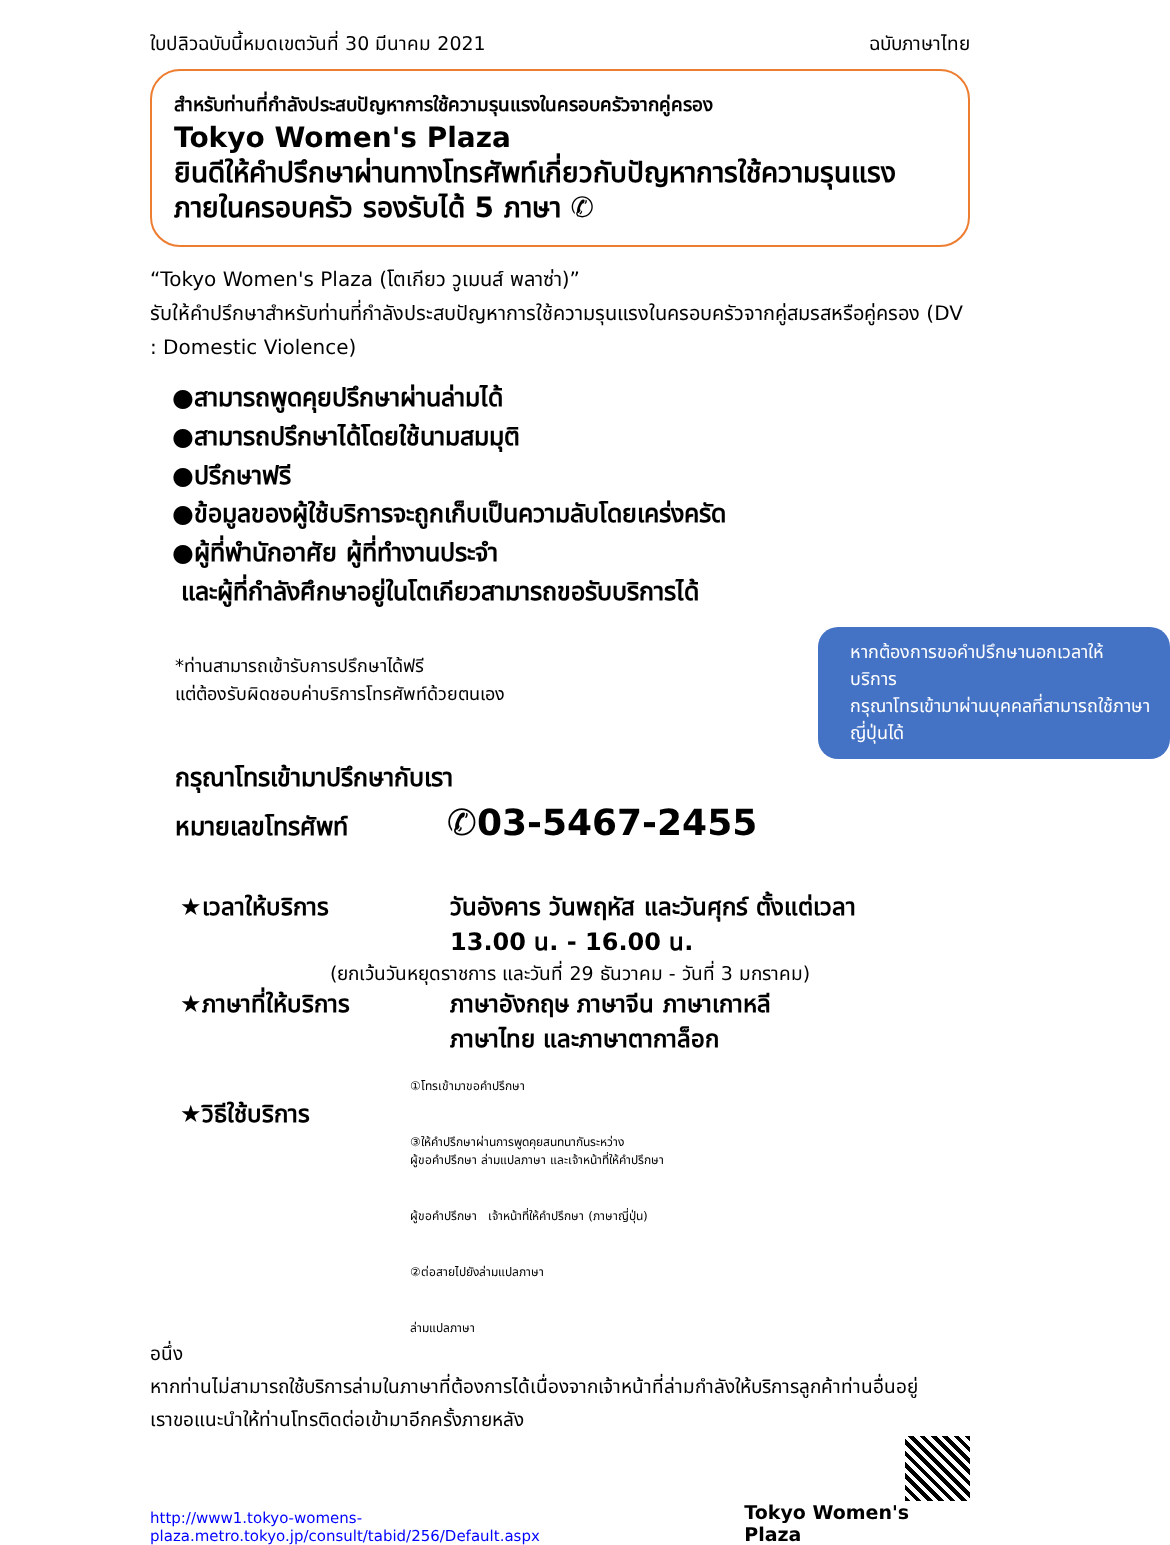ใบปลิวฉบับนี้หมดเขตวันที่ 30 มีนาคม 2021 ฉบับภาษาไทย
สำหรับท่านที่กำลังประสบปัญหาการใช้ความรุนแรงในครอบครัวจากคู่ครอง
Tokyo Women's Plaza
ยินดีให้คำปรึกษาผ่านทางโทรศัพท์เกี่ยวกับปัญหาการใช้ความรุนแรงภายในครอบครัว รองรับได้ 5 ภาษา ✆
“Tokyo Women's Plaza (โตเกียว วูเมนส์ พลาซ่า)”
รับให้คำปรึกษาสำหรับท่านที่กำลังประสบปัญหาการใช้ความรุนแรงในครอบครัวจากคู่สมรสหรือคู่ครอง (DV : Domestic Violence)
●สามารถพูดคุยปรึกษาผ่านล่ามได้
●สามารถปรึกษาได้โดยใช้นามสมมุติ
●ปรึกษาฟรี
●ข้อมูลของผู้ใช้บริการจะถูกเก็บเป็นความลับโดยเคร่งครัด
●ผู้ที่พำนักอาศัย ผู้ที่ทำงานประจำ
และผู้ที่กำลังศึกษาอยู่ในโตเกียวสามารถขอรับบริการได้
*ท่านสามารถเข้ารับการปรึกษาได้ฟรี
แต่ต้องรับผิดชอบค่าบริการโทรศัพท์ด้วยตนเอง
หากต้องการขอคำปรึกษานอกเวลาให้บริการ
กรุณาโทรเข้ามาผ่านบุคคลที่สามารถใช้ภาษาญี่ปุ่นได้
กรุณาโทรเข้ามาปรึกษากับเรา
หมายเลขโทรศัพท์ ✆03-5467-2455
★เวลาให้บริการ วันอังคาร วันพฤหัส และวันศุกร์ ตั้งแต่เวลา
13.00 น. - 16.00 น.
(ยกเว้นวันหยุดราชการ และวันที่ 29 ธันวาคม - วันที่ 3 มกราคม)
★ภาษาที่ให้บริการ ภาษาอังกฤษ ภาษาจีน ภาษาเกาหลี
ภาษาไทย และภาษาตากาล็อก
★วิธีใช้บริการ
①โทรเข้ามาขอคำปรึกษา
③ให้คำปรึกษาผ่านการพูดคุยสนทนากันระหว่าง
ผู้ขอคำปรึกษา ล่ามแปลภาษา และเจ้าหน้าที่ให้คำปรึกษา
ผู้ขอคำปรึกษา เจ้าหน้าที่ให้คำปรึกษา (ภาษาญี่ปุ่น)
②ต่อสายไปยังล่ามแปลภาษา
ล่ามแปลภาษา
อนึ่ง
หากท่านไม่สามารถใช้บริการล่ามในภาษาที่ต้องการได้เนื่องจากเจ้าหน้าที่ล่ามกำลังให้บริการลูกค้าท่านอื่นอยู่
เราขอแนะนำให้ท่านโทรติดต่อเข้ามาอีกครั้งภายหลัง
http://www1.tokyo-womens-plaza.metro.tokyo.jp/consult/tabid/256/Default.aspx Tokyo Women's Plaza